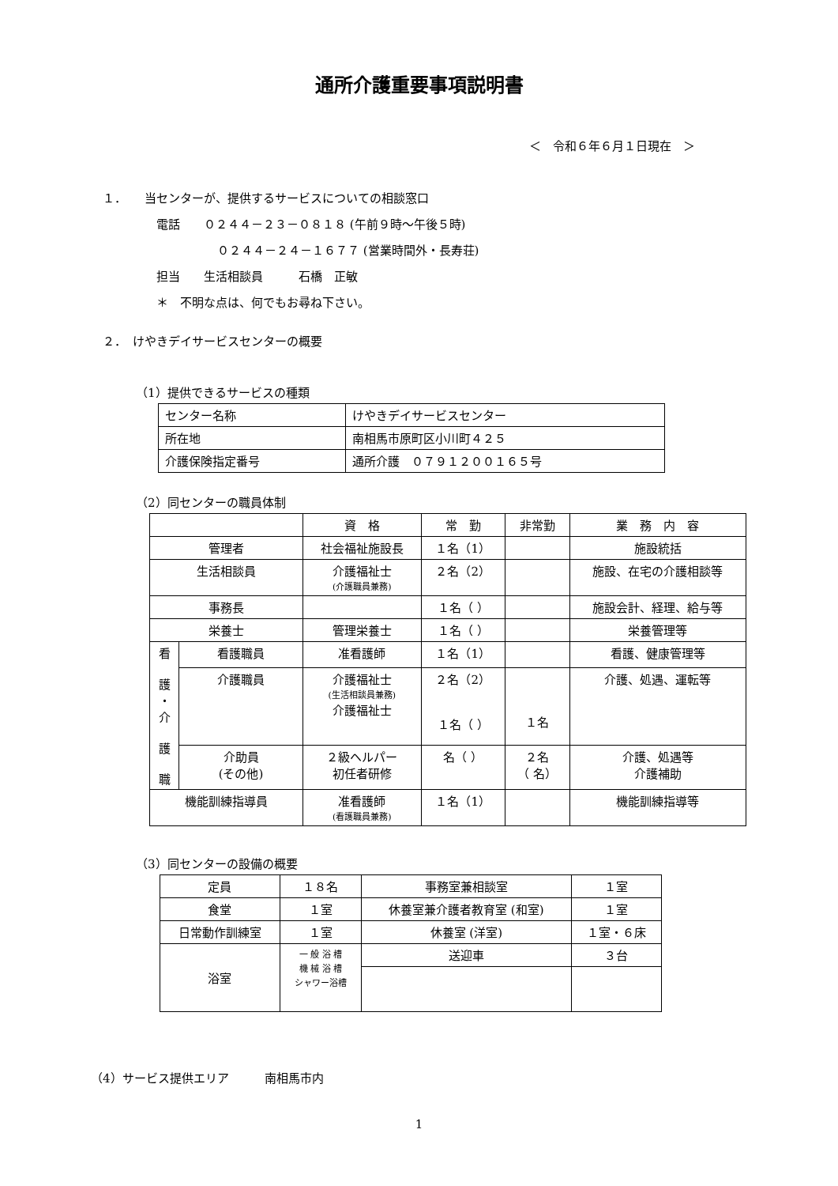通所介護重要事項説明書
＜　令和６年６月１日現在　＞
１．　　当センターが、提供するサービスについての相談窓口
電話　　０２４４－２３－０８１８ (午前９時～午後５時)
０２４４－２４－１６７７ (営業時間外・長寿荘)
担当　　生活相談員　　　石橋　正敏
＊　不明な点は、何でもお尋ね下さい。
２．　けやきデイサービスセンターの概要
（1）提供できるサービスの種類
| センター名称 | けやきデイサービスセンター |
| 所在地 | 南相馬市原町区小川町４２５ |
| 介護保険指定番号 | 通所介護 ０７９１２００１６５号 |
（2）同センターの職員体制
| | | 資 格 | 常 勤 | 非常勤 | 業 務 内 容 |
| 管理者 | | 社会福祉施設長 | １名（1） | | 施設統括 |
| 生活相談員 | | 介護福祉士 (介護職員兼務) | ２名（2） | | 施設、在宅の介護相談等 |
| 事務長 | | | １名（ ） | | 施設会計、経理、給与等 |
| 栄養士 | | 管理栄養士 | １名（ ） | | 栄養管理等 |
| 看 護 ・ 介 護 職 | 看護職員 | 准看護師 | １名（1） | | 看護、健康管理等 |
| | 介護職員 | 介護福祉士 (生活相談員兼務) 介護福祉士 | ２名（2） １名（ ） | １名 | 介護、処遇、運転等 |
| | 介助員 (その他) | ２級ヘルパー 初任者研修 | 名（ ） | ２名 （ 名） | 介護、処遇等 介護補助 |
| 機能訓練指導員 | | 准看護師 (看護職員兼務) | １名（1） | | 機能訓練指導等 |
（3）同センターの設備の概要
| 定員 | １８名 | 事務室兼相談室 | １室 |
| 食堂 | １室 | 休養室兼介護者教育室 (和室) | １室 |
| 日常動作訓練室 | １室 | 休養室 (洋室) | １室・６床 |
| 浴室 | 一 般 浴 槽 機 械 浴 槽 シャワー浴槽 | 送迎車 | ３台 |
（4）サービス提供エリア　　　南相馬市内
1